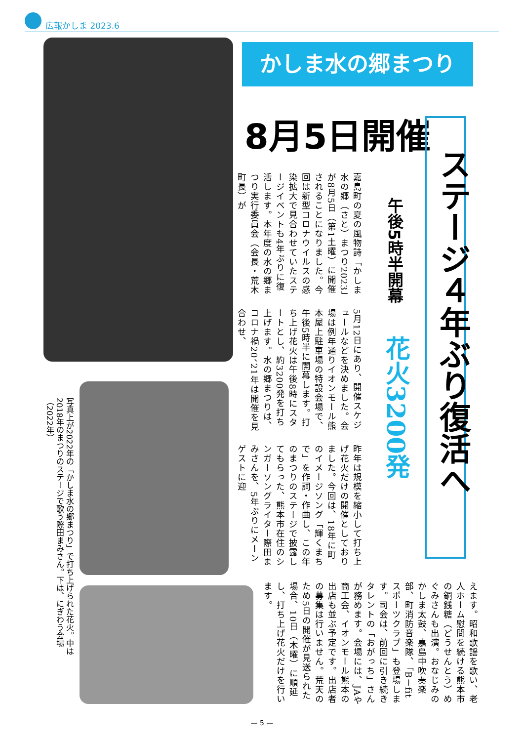広報かしま 2023.6
かしま水の郷まつり
8月5日開催
ステージ４年ぶり復活へ
午後5時半開幕
花火3200発
嘉島町の夏の風物詩「かしま水の郷（さと）まつり2023」が8月5日（第1土曜）に開催されることになりました。今回は新型コロナウイルスの感染拡大で見合わせていたステージイベントも4年ぶりに復活します。本年度の水の郷まつり実行委員会（会長・荒木町長）が
5月12日にあり、開催スケジュールなどを決めました。会場は例年通りイオンモール熊本屋上駐車場の特設会場で、午後5時半に開幕します。打ち上げ花火は午後8時にスタートとし、約3200発を打ち上げます。水の郷まつりは、コロナ禍20、21年は開催を見合わせ、
昨年は規模を縮小して打ち上げ花火だけの開催としておりました。今回は、18年に町のイメージソング「輝くまちで」を作詞・作曲し、この年のまつりのステージで披露してもらった、熊本市在住のシンガーソングライター際田まみさんを、5年ぶりにメーンゲストに迎
えます。昭和歌謡を歌い、老人ホーム慰問を続ける熊本市の銅銭糖（どうせんとう）めぐみさんも出演。おなじみのかしま太鼓、嘉島中吹奏楽部、町消防音楽隊、「B－fit スポーツクラブ」も登場します。司会は、前回に引き続きタレントの「おがっち」さんが務めます。会場には、JAや商工会、イオンモール熊本の出店も並ぶ予定です。出店者の募集は行いません。荒天のため5日の開催が見送られた場合、10日（木曜）に順延し、打ち上げ花火だけを行います。
写真上が2022年の「かしま水の郷まつり」で打ち上げられた花火。中は2018年のまつりのステージで歌う際田まみさん。下は、にぎわう会場（2022年）
— 5 —